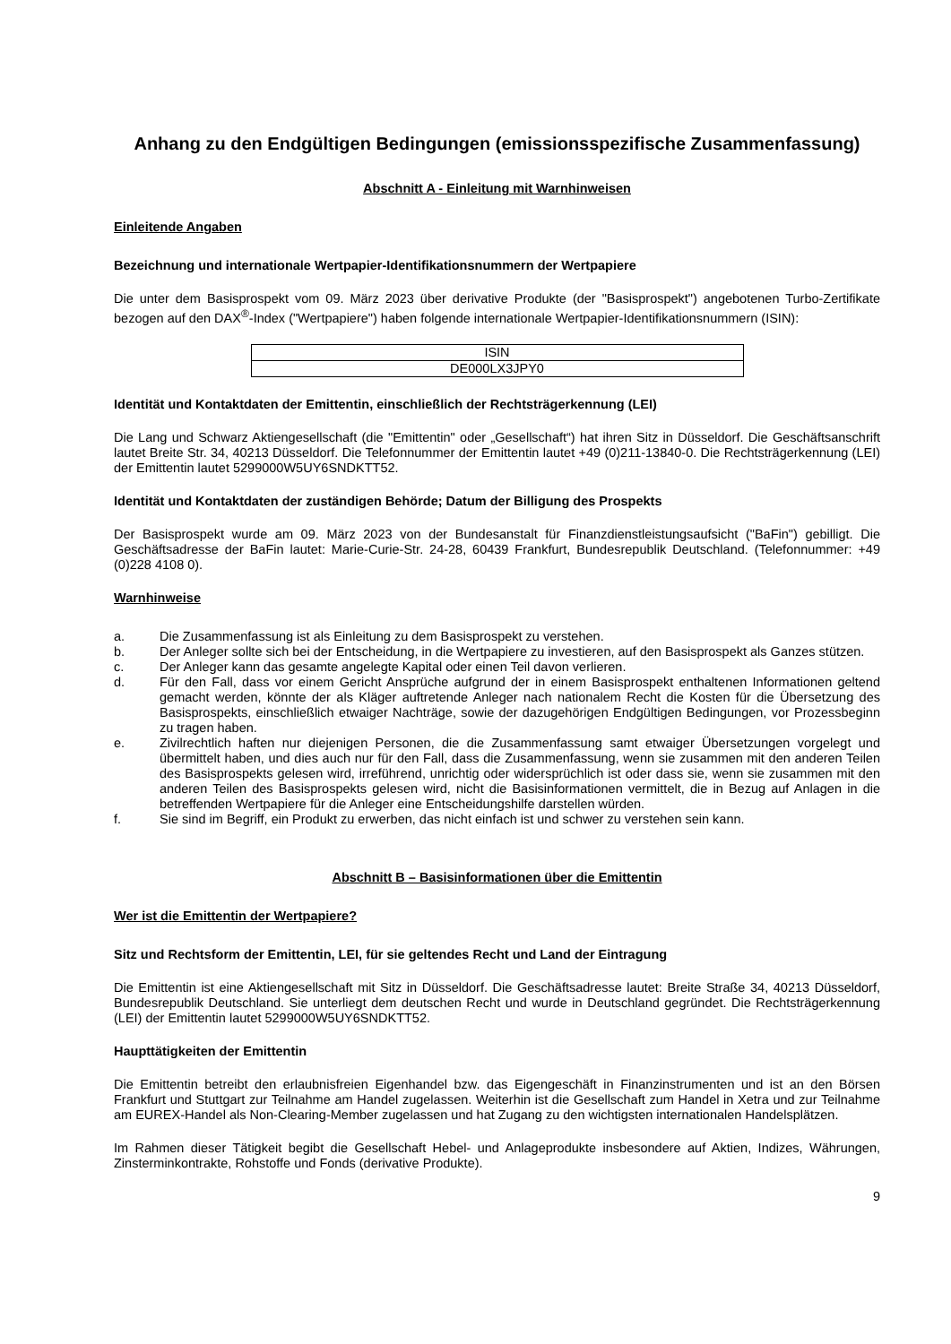Anhang zu den Endgültigen Bedingungen (emissionsspezifische Zusammenfassung)
Abschnitt A - Einleitung mit Warnhinweisen
Einleitende Angaben
Bezeichnung und internationale Wertpapier-Identifikationsnummern der Wertpapiere
Die unter dem Basisprospekt vom 09. März 2023 über derivative Produkte (der "Basisprospekt") angebotenen Turbo-Zertifikate bezogen auf den DAX<sup>®</sup>-Index ("Wertpapiere") haben folgende internationale Wertpapier-Identifikationsnummern (ISIN):
| ISIN |
| DE000LX3JPY0 |
Identität und Kontaktdaten der Emittentin, einschließlich der Rechtsträgerkennung (LEI)
Die Lang und Schwarz Aktiengesellschaft (die "Emittentin" oder „Gesellschaft“) hat ihren Sitz in Düsseldorf. Die Geschäftsanschrift lautet Breite Str. 34, 40213 Düsseldorf. Die Telefonnummer der Emittentin lautet +49 (0)211-13840-0. Die Rechtsträgerkennung (LEI) der Emittentin lautet 5299000W5UY6SNDKTT52.
Identität und Kontaktdaten der zuständigen Behörde; Datum der Billigung des Prospekts
Der Basisprospekt wurde am 09. März 2023 von der Bundesanstalt für Finanzdienstleistungsaufsicht ("BaFin") gebilligt. Die Geschäftsadresse der BaFin lautet: Marie-Curie-Str. 24-28, 60439 Frankfurt, Bundesrepublik Deutschland. (Telefonnummer: +49 (0)228 4108 0).
Warnhinweise
a. Die Zusammenfassung ist als Einleitung zu dem Basisprospekt zu verstehen.
b. Der Anleger sollte sich bei der Entscheidung, in die Wertpapiere zu investieren, auf den Basisprospekt als Ganzes stützen.
c. Der Anleger kann das gesamte angelegte Kapital oder einen Teil davon verlieren.
d. Für den Fall, dass vor einem Gericht Ansprüche aufgrund der in einem Basisprospekt enthaltenen Informationen geltend gemacht werden, könnte der als Kläger auftretende Anleger nach nationalem Recht die Kosten für die Übersetzung des Basisprospekts, einschließlich etwaiger Nachträge, sowie der dazugehörigen Endgültigen Bedingungen, vor Prozessbeginn zu tragen haben.
e. Zivilrechtlich haften nur diejenigen Personen, die die Zusammenfassung samt etwaiger Übersetzungen vorgelegt und übermittelt haben, und dies auch nur für den Fall, dass die Zusammenfassung, wenn sie zusammen mit den anderen Teilen des Basisprospekts gelesen wird, irreführend, unrichtig oder widersprüchlich ist oder dass sie, wenn sie zusammen mit den anderen Teilen des Basisprospekts gelesen wird, nicht die Basisinformationen vermittelt, die in Bezug auf Anlagen in die betreffenden Wertpapiere für die Anleger eine Entscheidungshilfe darstellen würden.
f. Sie sind im Begriff, ein Produkt zu erwerben, das nicht einfach ist und schwer zu verstehen sein kann.
Abschnitt B – Basisinformationen über die Emittentin
Wer ist die Emittentin der Wertpapiere?
Sitz und Rechtsform der Emittentin, LEI, für sie geltendes Recht und Land der Eintragung
Die Emittentin ist eine Aktiengesellschaft mit Sitz in Düsseldorf. Die Geschäftsadresse lautet: Breite Straße 34, 40213 Düsseldorf, Bundesrepublik Deutschland. Sie unterliegt dem deutschen Recht und wurde in Deutschland gegründet. Die Rechtsträgerkennung (LEI) der Emittentin lautet 5299000W5UY6SNDKTT52.
Haupttätigkeiten der Emittentin
Die Emittentin betreibt den erlaubnisfreien Eigenhandel bzw. das Eigengeschäft in Finanzinstrumenten und ist an den Börsen Frankfurt und Stuttgart zur Teilnahme am Handel zugelassen. Weiterhin ist die Gesellschaft zum Handel in Xetra und zur Teilnahme am EUREX-Handel als Non-Clearing-Member zugelassen und hat Zugang zu den wichtigsten internationalen Handelsplätzen.
Im Rahmen dieser Tätigkeit begibt die Gesellschaft Hebel- und Anlageprodukte insbesondere auf Aktien, Indizes, Währungen, Zinsterminkontrakte, Rohstoffe und Fonds (derivative Produkte).
9